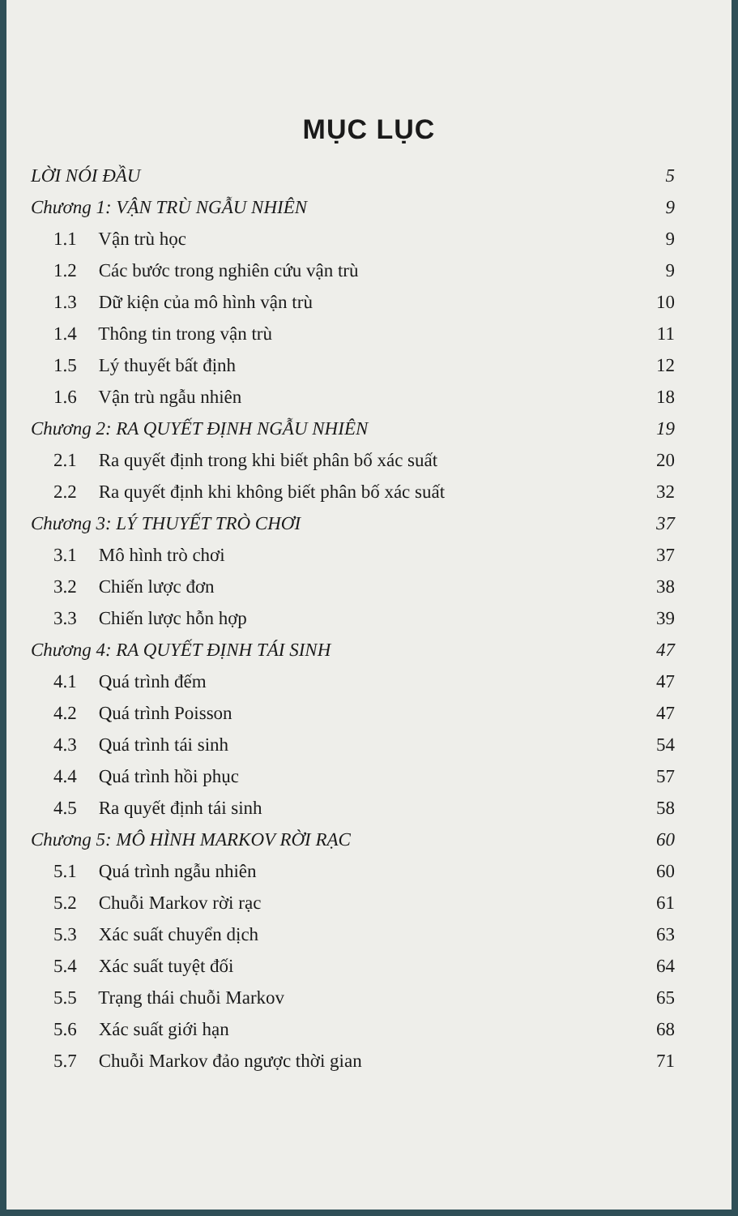MỤC LỤC
LỜI NÓI ĐẦU 5
Chương 1: VẬN TRÙ NGẪU NHIÊN 9
1.1 Vận trù học 9
1.2 Các bước trong nghiên cứu vận trù 9
1.3 Dữ kiện của mô hình vận trù 10
1.4 Thông tin trong vận trù 11
1.5 Lý thuyết bất định 12
1.6 Vận trù ngẫu nhiên 18
Chương 2: RA QUYẾT ĐỊNH NGẪU NHIÊN 19
2.1 Ra quyết định trong khi biết phân bố xác suất 20
2.2 Ra quyết định khi không biết phân bố xác suất 32
Chương 3: LÝ THUYẾT TRÒ CHƠI 37
3.1 Mô hình trò chơi 37
3.2 Chiến lược đơn 38
3.3 Chiến lược hỗn hợp 39
Chương 4: RA QUYẾT ĐỊNH TÁI SINH 47
4.1 Quá trình đếm 47
4.2 Quá trình Poisson 47
4.3 Quá trình tái sinh 54
4.4 Quá trình hồi phục 57
4.5 Ra quyết định tái sinh 58
Chương 5: MÔ HÌNH MARKOV RỜI RẠC 60
5.1 Quá trình ngẫu nhiên 60
5.2 Chuỗi Markov rời rạc 61
5.3 Xác suất chuyển dịch 63
5.4 Xác suất tuyệt đối 64
5.5 Trạng thái chuỗi Markov 65
5.6 Xác suất giới hạn 68
5.7 Chuỗi Markov đảo ngược thời gian 71